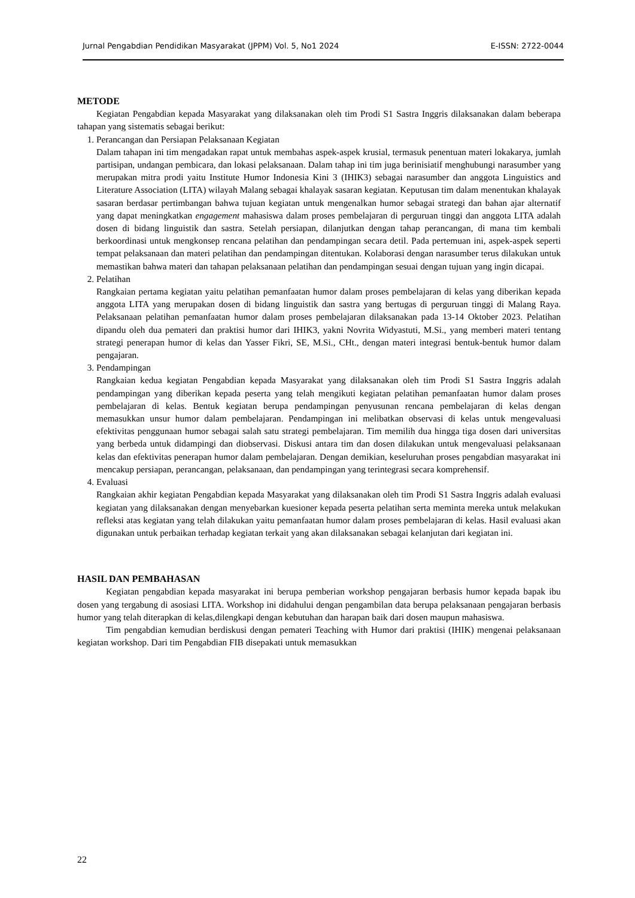Jurnal Pengabdian Pendidikan Masyarakat (JPPM) Vol. 5, No1 2024 E-ISSN: 2722-0044
METODE
Kegiatan Pengabdian kepada Masyarakat yang dilaksanakan oleh tim Prodi S1 Sastra Inggris dilaksanakan dalam beberapa tahapan yang sistematis sebagai berikut:
1. Perancangan dan Persiapan Pelaksanaan Kegiatan
Dalam tahapan ini tim mengadakan rapat untuk membahas aspek-aspek krusial, termasuk penentuan materi lokakarya, jumlah partisipan, undangan pembicara, dan lokasi pelaksanaan. Dalam tahap ini tim juga berinisiatif menghubungi narasumber yang merupakan mitra prodi yaitu Institute Humor Indonesia Kini 3 (IHIK3) sebagai narasumber dan anggota Linguistics and Literature Association (LITA) wilayah Malang sebagai khalayak sasaran kegiatan. Keputusan tim dalam menentukan khalayak sasaran berdasar pertimbangan bahwa tujuan kegiatan untuk mengenalkan humor sebagai strategi dan bahan ajar alternatif yang dapat meningkatkan engagement mahasiswa dalam proses pembelajaran di perguruan tinggi dan anggota LITA adalah dosen di bidang linguistik dan sastra. Setelah persiapan, dilanjutkan dengan tahap perancangan, di mana tim kembali berkoordinasi untuk mengkonsep rencana pelatihan dan pendampingan secara detil. Pada pertemuan ini, aspek-aspek seperti tempat pelaksanaan dan materi pelatihan dan pendampingan ditentukan. Kolaborasi dengan narasumber terus dilakukan untuk memastikan bahwa materi dan tahapan pelaksanaan pelatihan dan pendampingan sesuai dengan tujuan yang ingin dicapai.
2. Pelatihan
Rangkaian pertama kegiatan yaitu pelatihan pemanfaatan humor dalam proses pembelajaran di kelas yang diberikan kepada anggota LITA yang merupakan dosen di bidang linguistik dan sastra yang bertugas di perguruan tinggi di Malang Raya. Pelaksanaan pelatihan pemanfaatan humor dalam proses pembelajaran dilaksanakan pada 13-14 Oktober 2023. Pelatihan dipandu oleh dua pemateri dan praktisi humor dari IHIK3, yakni Novrita Widyastuti, M.Si., yang memberi materi tentang strategi penerapan humor di kelas dan Yasser Fikri, SE, M.Si., CHt., dengan materi integrasi bentuk-bentuk humor dalam pengajaran.
3. Pendampingan
Rangkaian kedua kegiatan Pengabdian kepada Masyarakat yang dilaksanakan oleh tim Prodi S1 Sastra Inggris adalah pendampingan yang diberikan kepada peserta yang telah mengikuti kegiatan pelatihan pemanfaatan humor dalam proses pembelajaran di kelas. Bentuk kegiatan berupa pendampingan penyusunan rencana pembelajaran di kelas dengan memasukkan unsur humor dalam pembelajaran. Pendampingan ini melibatkan observasi di kelas untuk mengevaluasi efektivitas penggunaan humor sebagai salah satu strategi pembelajaran. Tim memilih dua hingga tiga dosen dari universitas yang berbeda untuk didampingi dan diobservasi. Diskusi antara tim dan dosen dilakukan untuk mengevaluasi pelaksanaan kelas dan efektivitas penerapan humor dalam pembelajaran. Dengan demikian, keseluruhan proses pengabdian masyarakat ini mencakup persiapan, perancangan, pelaksanaan, dan pendampingan yang terintegrasi secara komprehensif.
4. Evaluasi
Rangkaian akhir kegiatan Pengabdian kepada Masyarakat yang dilaksanakan oleh tim Prodi S1 Sastra Inggris adalah evaluasi kegiatan yang dilaksanakan dengan menyebarkan kuesioner kepada peserta pelatihan serta meminta mereka untuk melakukan refleksi atas kegiatan yang telah dilakukan yaitu pemanfaatan humor dalam proses pembelajaran di kelas. Hasil evaluasi akan digunakan untuk perbaikan terhadap kegiatan terkait yang akan dilaksanakan sebagai kelanjutan dari kegiatan ini.
HASIL DAN PEMBAHASAN
Kegiatan pengabdian kepada masyarakat ini berupa pemberian workshop pengajaran berbasis humor kepada bapak ibu dosen yang tergabung di asosiasi LITA. Workshop ini didahului dengan pengambilan data berupa pelaksanaan pengajaran berbasis humor yang telah diterapkan di kelas,dilengkapi dengan kebutuhan dan harapan baik dari dosen maupun mahasiswa.
Tim pengabdian kemudian berdiskusi dengan pemateri Teaching with Humor dari praktisi (IHIK) mengenai pelaksanaan kegiatan workshop. Dari tim Pengabdian FIB disepakati untuk memasukkan
22